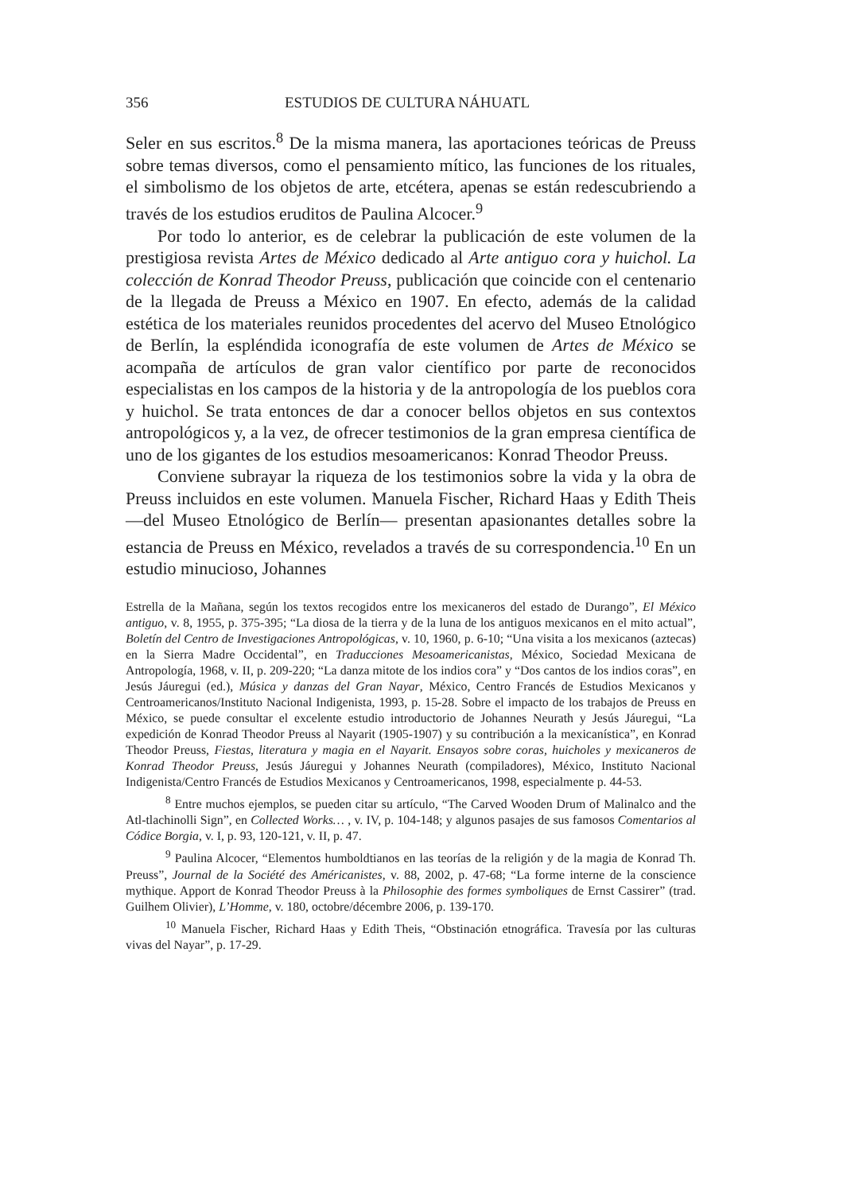356 ESTUDIOS DE CULTURA NÁHUATL
Seler en sus escritos.<sup>8</sup> De la misma manera, las aportaciones teóricas de Preuss sobre temas diversos, como el pensamiento mítico, las funciones de los rituales, el simbolismo de los objetos de arte, etcétera, apenas se están redescubriendo a través de los estudios eruditos de Paulina Alcocer.<sup>9</sup>
Por todo lo anterior, es de celebrar la publicación de este volumen de la prestigiosa revista Artes de México dedicado al Arte antiguo cora y huichol. La colección de Konrad Theodor Preuss, publicación que coincide con el centenario de la llegada de Preuss a México en 1907. En efecto, además de la calidad estética de los materiales reunidos procedentes del acervo del Museo Etnológico de Berlín, la espléndida iconografía de este volumen de Artes de México se acompaña de artículos de gran valor científico por parte de reconocidos especialistas en los campos de la historia y de la antropología de los pueblos cora y huichol. Se trata entonces de dar a conocer bellos objetos en sus contextos antropológicos y, a la vez, de ofrecer testimonios de la gran empresa científica de uno de los gigantes de los estudios mesoamericanos: Konrad Theodor Preuss.
Conviene subrayar la riqueza de los testimonios sobre la vida y la obra de Preuss incluidos en este volumen. Manuela Fischer, Richard Haas y Edith Theis —del Museo Etnológico de Berlín— presentan apasionantes detalles sobre la estancia de Preuss en México, revelados a través de su correspondencia.<sup>10</sup> En un estudio minucioso, Johannes
Estrella de la Mañana, según los textos recogidos entre los mexicaneros del estado de Durango”, El México antiguo, v. 8, 1955, p. 375-395; “La diosa de la tierra y de la luna de los antiguos mexicanos en el mito actual”, Boletín del Centro de Investigaciones Antropológicas, v. 10, 1960, p. 6-10; “Una visita a los mexicanos (aztecas) en la Sierra Madre Occidental”, en Traducciones Mesoamericanistas, México, Sociedad Mexicana de Antropología, 1968, v. II, p. 209-220; “La danza mitote de los indios cora” y “Dos cantos de los indios coras”, en Jesús Jáuregui (ed.), Música y danzas del Gran Nayar, México, Centro Francés de Estudios Mexicanos y Centroamericanos/Instituto Nacional Indigenista, 1993, p. 15-28. Sobre el impacto de los trabajos de Preuss en México, se puede consultar el excelente estudio introductorio de Johannes Neurath y Jesús Jáuregui, “La expedición de Konrad Theodor Preuss al Nayarit (1905-1907) y su contribución a la mexicanística”, en Konrad Theodor Preuss, Fiestas, literatura y magia en el Nayarit. Ensayos sobre coras, huicholes y mexicaneros de Konrad Theodor Preuss, Jesús Jáuregui y Johannes Neurath (compiladores), México, Instituto Nacional Indigenista/Centro Francés de Estudios Mexicanos y Centroamericanos, 1998, especialmente p. 44-53.
<sup>8</sup> Entre muchos ejemplos, se pueden citar su artículo, “The Carved Wooden Drum of Malinalco and the Atl-tlachinolli Sign”, en Collected Works… , v. IV, p. 104-148; y algunos pasajes de sus famosos Comentarios al Códice Borgia, v. I, p. 93, 120-121, v. II, p. 47.
<sup>9</sup> Paulina Alcocer, “Elementos humboldtianos en las teorías de la religión y de la magia de Konrad Th. Preuss”, Journal de la Société des Américanistes, v. 88, 2002, p. 47-68; “La forme interne de la conscience mythique. Apport de Konrad Theodor Preuss à la Philosophie des formes symboliques de Ernst Cassirer” (trad. Guilhem Olivier), L’Homme, v. 180, octobre/décembre 2006, p. 139-170.
<sup>10</sup> Manuela Fischer, Richard Haas y Edith Theis, “Obstinación etnográfica. Travesía por las culturas vivas del Nayar”, p. 17-29.